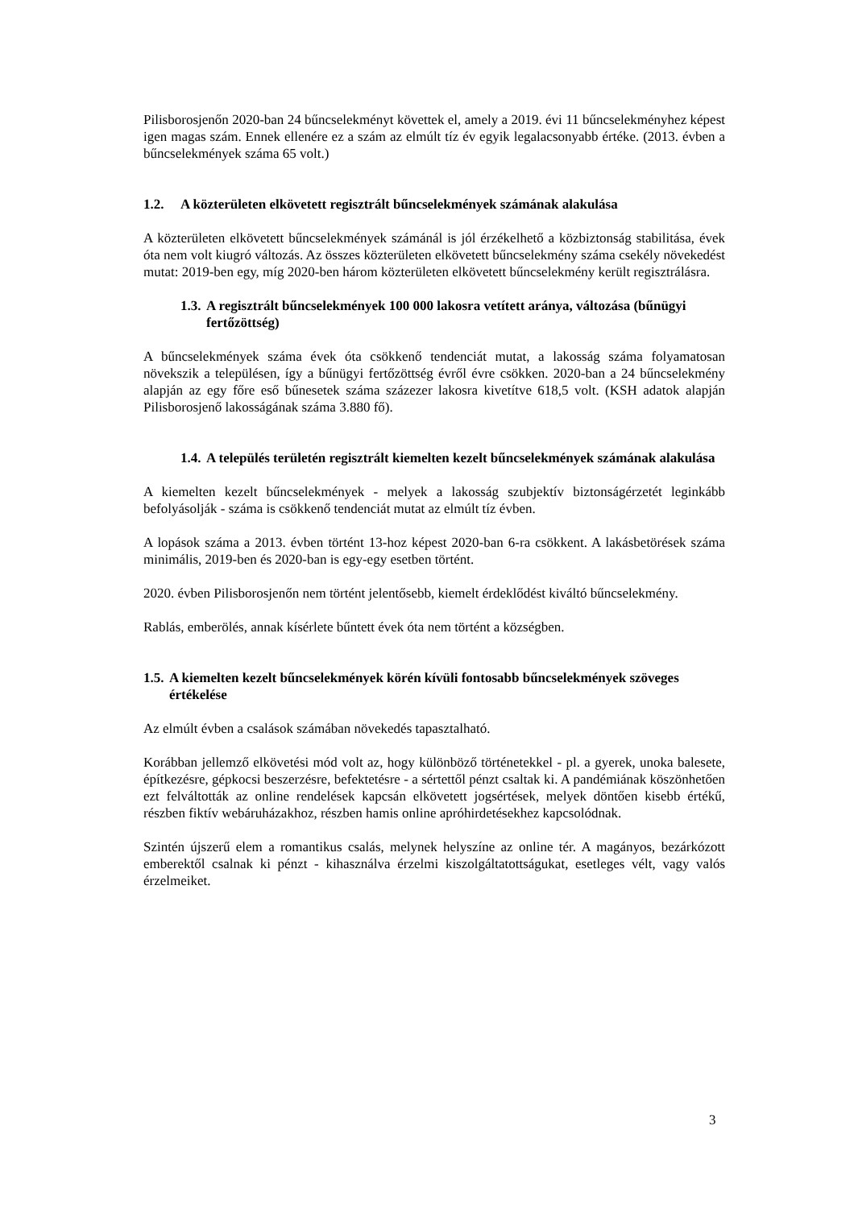Pilisborosjenőn 2020-ban 24 bűncselekményt követtek el, amely a 2019. évi 11 bűncselekményhez képest igen magas szám. Ennek ellenére ez a szám az elmúlt tíz év egyik legalacsonyabb értéke. (2013. évben a bűncselekmények száma 65 volt.)
1.2. A közterületen elkövetett regisztrált bűncselekmények számának alakulása
A közterületen elkövetett bűncselekmények számánál is jól érzékelhető a közbiztonság stabilitása, évek óta nem volt kiugró változás. Az összes közterületen elkövetett bűncselekmény száma csekély növekedést mutat: 2019-ben egy, míg 2020-ben három közterületen elkövetett bűncselekmény került regisztrálásra.
1.3. A regisztrált bűncselekmények 100 000 lakosra vetített aránya, változása (bűnügyi fertőzöttség)
A bűncselekmények száma évek óta csökkenő tendenciát mutat, a lakosság száma folyamatosan növekszik a településen, így a bűnügyi fertőzöttség évről évre csökken. 2020-ban a 24 bűncselekmény alapján az egy főre eső bűnesetek száma százezer lakosra kivetítve 618,5 volt. (KSH adatok alapján Pilisborosjenő lakosságának száma 3.880 fő).
1.4. A település területén regisztrált kiemelten kezelt bűncselekmények számának alakulása
A kiemelten kezelt bűncselekmények - melyek a lakosság szubjektív biztonságérzetét leginkább befolyásolják - száma is csökkenő tendenciát mutat az elmúlt tíz évben.
A lopások száma a 2013. évben történt 13-hoz képest 2020-ban 6-ra csökkent. A lakásbetörések száma minimális, 2019-ben és 2020-ban is egy-egy esetben történt.
2020. évben Pilisborosjenőn nem történt jelentősebb, kiemelt érdeklődést kiváltó bűncselekmény.
Rablás, emberölés, annak kísérlete bűntett évek óta nem történt a községben.
1.5. A kiemelten kezelt bűncselekmények körén kívüli fontosabb bűncselekmények szöveges értékelése
Az elmúlt évben a csalások számában növekedés tapasztalható.
Korábban jellemző elkövetési mód volt az, hogy különböző történetekkel - pl. a gyerek, unoka balesete, építkezésre, gépkocsi beszerzésre, befektetésre - a sértettől pénzt csaltak ki. A pandémiának köszönhetően ezt felváltották az online rendelések kapcsán elkövetett jogsértések, melyek döntően kisebb értékű, részben fiktív webáruházakhoz, részben hamis online apróhirdetésekhez kapcsolódnak.
Szintén újszerű elem a romantikus csalás, melynek helyszíne az online tér. A magányos, bezárkózott emberektől csalnak ki pénzt - kihasználva érzelmi kiszolgáltatottságukat, esetleges vélt, vagy valós érzelmeiket.
3